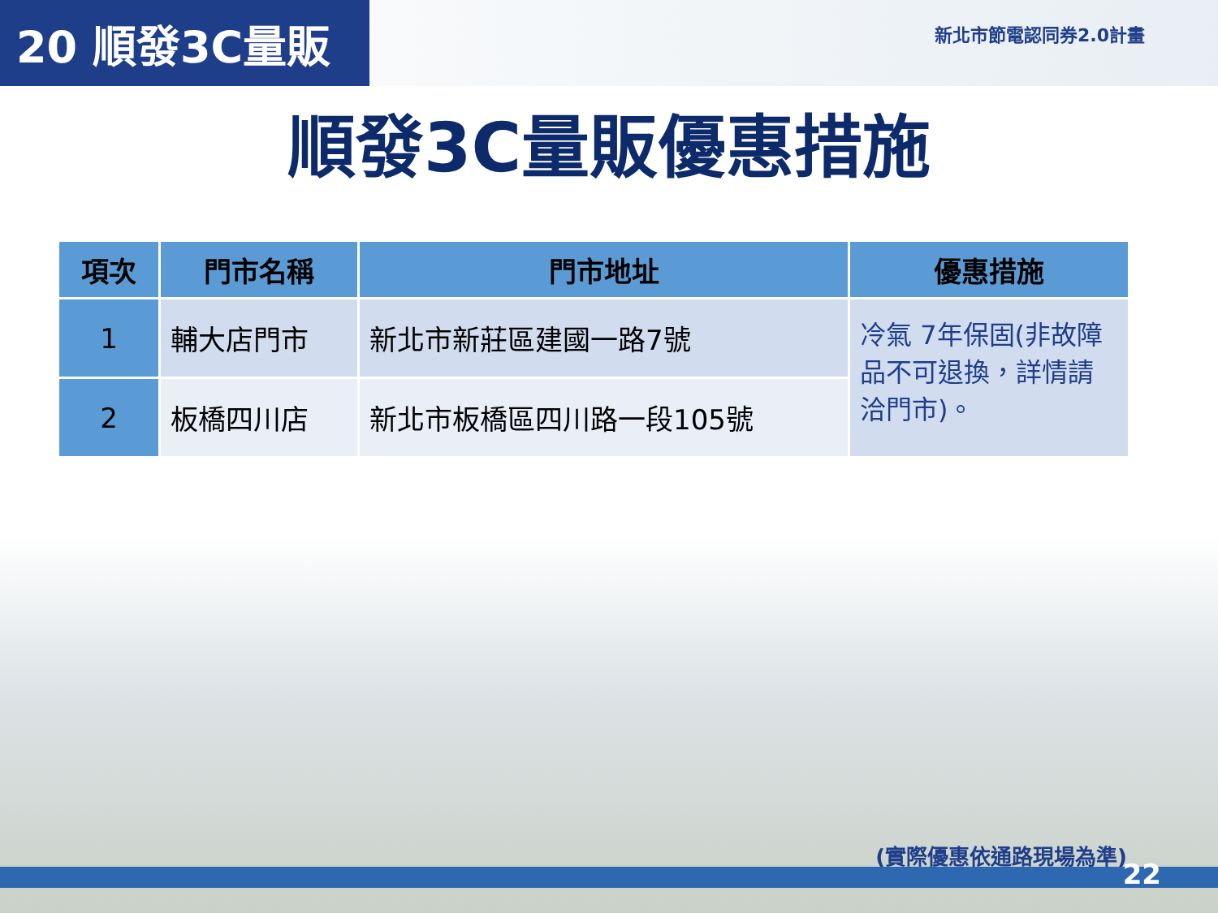20 順發3C量販
新北市節電認同券2.0計畫
順發3C量販優惠措施
| 項次 | 門市名稱 | 門市地址 | 優惠措施 |
| --- | --- | --- | --- |
| 1 | 輔大店門市 | 新北市新莊區建國一路7號 | 冷氣 7年保固(非故障品不可退換，詳情請洽門市)。 |
| 2 | 板橋四川店 | 新北市板橋區四川路一段105號 | |
(實際優惠依通路現場為準)
22